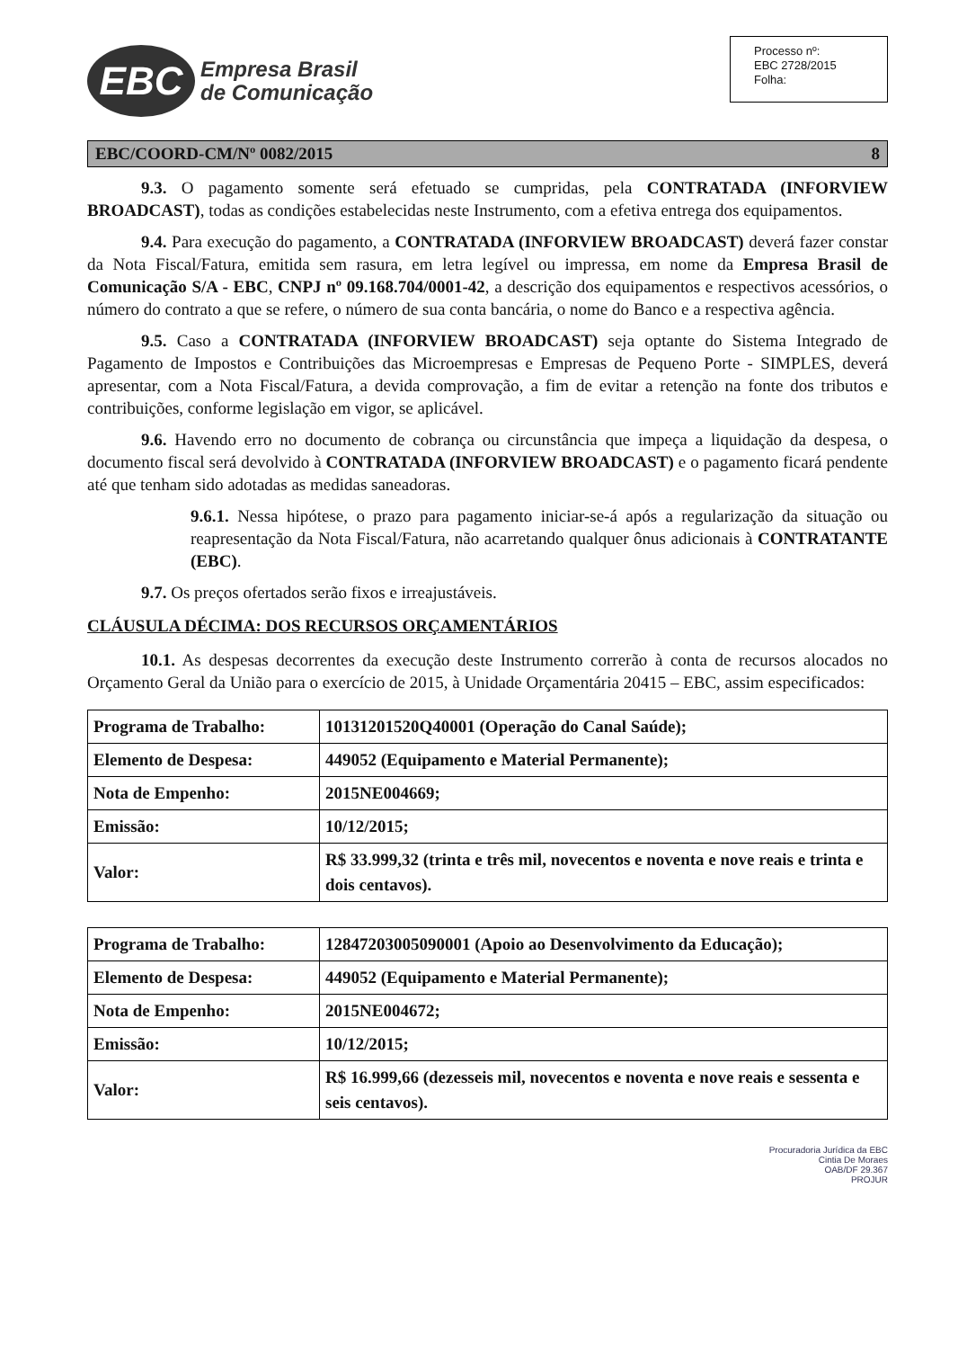EBC
Empresa Brasil
de Comunicação
Processo nº:
EBC 2728/2015
Folha:
EBC/COORD-CM/Nº 0082/2015 8
9.3. O pagamento somente será efetuado se cumpridas, pela CONTRATADA (INFORVIEW BROADCAST), todas as condições estabelecidas neste Instrumento, com a efetiva entrega dos equipamentos.
9.4. Para execução do pagamento, a CONTRATADA (INFORVIEW BROADCAST) deverá fazer constar da Nota Fiscal/Fatura, emitida sem rasura, em letra legível ou impressa, em nome da Empresa Brasil de Comunicação S/A - EBC, CNPJ nº 09.168.704/0001-42, a descrição dos equipamentos e respectivos acessórios, o número do contrato a que se refere, o número de sua conta bancária, o nome do Banco e a respectiva agência.
9.5. Caso a CONTRATADA (INFORVIEW BROADCAST) seja optante do Sistema Integrado de Pagamento de Impostos e Contribuições das Microempresas e Empresas de Pequeno Porte - SIMPLES, deverá apresentar, com a Nota Fiscal/Fatura, a devida comprovação, a fim de evitar a retenção na fonte dos tributos e contribuições, conforme legislação em vigor, se aplicável.
9.6. Havendo erro no documento de cobrança ou circunstância que impeça a liquidação da despesa, o documento fiscal será devolvido à CONTRATADA (INFORVIEW BROADCAST) e o pagamento ficará pendente até que tenham sido adotadas as medidas saneadoras.
9.6.1. Nessa hipótese, o prazo para pagamento iniciar-se-á após a regularização da situação ou reapresentação da Nota Fiscal/Fatura, não acarretando qualquer ônus adicionais à CONTRATANTE (EBC).
9.7. Os preços ofertados serão fixos e irreajustáveis.
CLÁUSULA DÉCIMA: DOS RECURSOS ORÇAMENTÁRIOS
10.1. As despesas decorrentes da execução deste Instrumento correrão à conta de recursos alocados no Orçamento Geral da União para o exercício de 2015, à Unidade Orçamentária 20415 – EBC, assim especificados:
| Programa de Trabalho: | 10131201520Q40001 (Operação do Canal Saúde); |
| Elemento de Despesa: | 449052 (Equipamento e Material Permanente); |
| Nota de Empenho: | 2015NE004669; |
| Emissão: | 10/12/2015; |
| Valor: | R$ 33.999,32 (trinta e três mil, novecentos e noventa e nove reais e trinta e dois centavos). |
| Programa de Trabalho: | 12847203005090001 (Apoio ao Desenvolvimento da Educação); |
| Elemento de Despesa: | 449052 (Equipamento e Material Permanente); |
| Nota de Empenho: | 2015NE004672; |
| Emissão: | 10/12/2015; |
| Valor: | R$ 16.999,66 (dezesseis mil, novecentos e noventa e nove reais e sessenta e seis centavos). |
Procuradoria Jurídica da EBC
Cintia De Moraes
OAB/DF 29.367
PROJUR